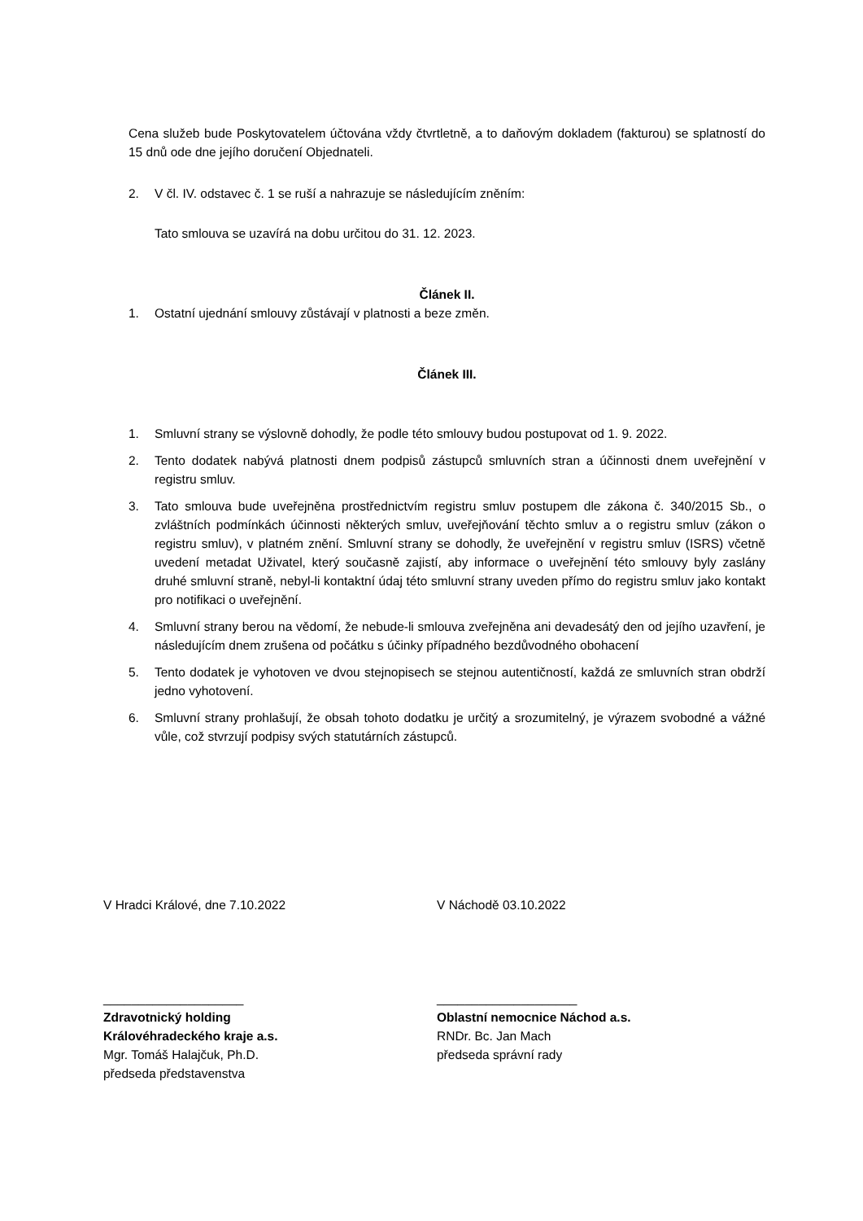Cena služeb bude Poskytovatelem účtována vždy čtvrtletně, a to daňovým dokladem (fakturou) se splatností do 15 dnů ode dne jejího doručení Objednateli.
2. V čl. IV. odstavec č. 1 se ruší a nahrazuje se následujícím zněním:
Tato smlouva se uzavírá na dobu určitou do 31. 12. 2023.
Článek II.
1. Ostatní ujednání smlouvy zůstávají v platnosti a beze změn.
Článek III.
1. Smluvní strany se výslovně dohodly, že podle této smlouvy budou postupovat od 1. 9. 2022.
2. Tento dodatek nabývá platnosti dnem podpisů zástupců smluvních stran a účinnosti dnem uveřejnění v registru smluv.
3. Tato smlouva bude uveřejněna prostřednictvím registru smluv postupem dle zákona č. 340/2015 Sb., o zvláštních podmínkách účinnosti některých smluv, uveřejňování těchto smluv a o registru smluv (zákon o registru smluv), v platném znění. Smluvní strany se dohodly, že uveřejnění v registru smluv (ISRS) včetně uvedení metadat Uživatel, který současně zajistí, aby informace o uveřejnění této smlouvy byly zaslány druhé smluvní straně, nebyl-li kontaktní údaj této smluvní strany uveden přímo do registru smluv jako kontakt pro notifikaci o uveřejnění.
4. Smluvní strany berou na vědomí, že nebude-li smlouva zveřejněna ani devadesátý den od jejího uzavření, je následujícím dnem zrušena od počátku s účinky případného bezdůvodného obohacení
5. Tento dodatek je vyhotoven ve dvou stejnopisech se stejnou autentičností, každá ze smluvních stran obdrží jedno vyhotovení.
6. Smluvní strany prohlašují, že obsah tohoto dodatku je určitý a srozumitelný, je výrazem svobodné a vážné vůle, což stvrzují podpisy svých statutárních zástupců.
V Hradci Králové, dne 7.10.2022
____________________
Zdravotnický holding
Královéhradeckého kraje a.s.
Mgr. Tomáš Halajčuk, Ph.D.
předseda představenstva
V Náchodě 03.10.2022
____________________
Oblastní nemocnice Náchod a.s.
RNDr. Bc. Jan Mach
předseda správní rady